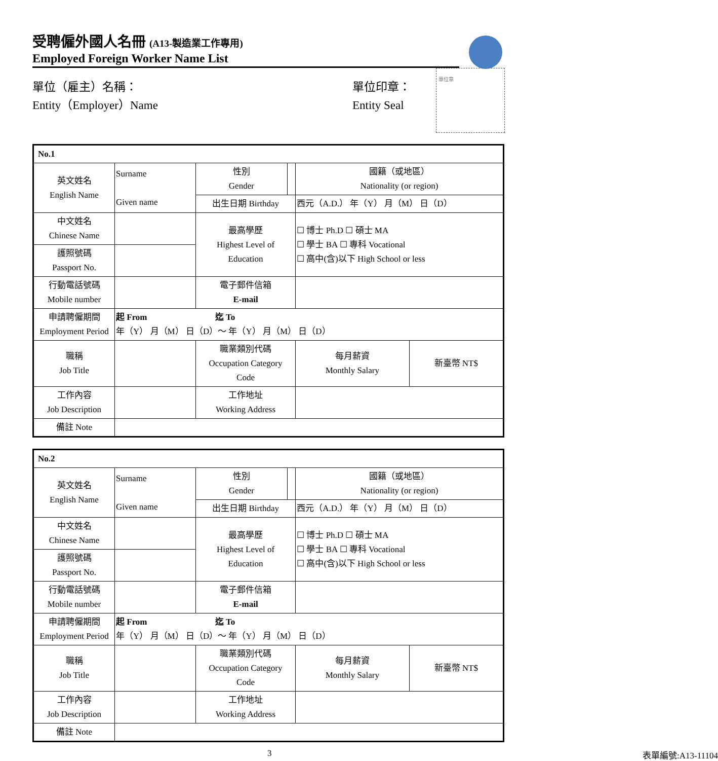受聘僱外國人名冊 (A13-製造業工作專用)
Employed Foreign Worker Name List
單位（雇主）名稱：
Entity（Employer）Name
單位印章：
Entity Seal
單位章
| No.1 | | | | | |
| 英文姓名 English Name | Surname Given name | 性別 Gender | | 國籍（或地區） Nationality (or region) | |
| | | 出生日期 Birthday | | 西元（A.D.） 年（Y） 月（M） 日（D） | |
| 中文姓名 Chinese Name | | 最高學歷 Highest Level of Education | | ☐ 博士 Ph.D ☐ 碩士 MA ☐ 學士 BA ☐ 專科 Vocational ☐ 高中(含)以下 High School or less | |
| 護照號碼 Passport No. | | | | | |
| 行動電話號碼 Mobile number | | 電子郵件信箱 E-mail | | | |
| 申請聘僱期間 Employment Period | 起 From 迄 To 年（Y） 月（M） 日（D）～ 年（Y） 月（M） 日（D） | | | | |
| 職稱 Job Title | | 職業類別代碼 Occupation Category Code | | 每月薪資 Monthly Salary | 新臺幣 NT$ |
| 工作內容 Job Description | | 工作地址 Working Address | | | |
| 備註 Note | | | | | |
| No.2 | | | | | |
| 英文姓名 English Name | Surname Given name | 性別 Gender | | 國籍（或地區） Nationality (or region) | |
| | | 出生日期 Birthday | | 西元（A.D.） 年（Y） 月（M） 日（D） | |
| 中文姓名 Chinese Name | | 最高學歷 Highest Level of Education | | ☐ 博士 Ph.D ☐ 碩士 MA ☐ 學士 BA ☐ 專科 Vocational ☐ 高中(含)以下 High School or less | |
| 護照號碼 Passport No. | | | | | |
| 行動電話號碼 Mobile number | | 電子郵件信箱 E-mail | | | |
| 申請聘僱期間 Employment Period | 起 From 迄 To 年（Y） 月（M） 日（D）～ 年（Y） 月（M） 日（D） | | | | |
| 職稱 Job Title | | 職業類別代碼 Occupation Category Code | | 每月薪資 Monthly Salary | 新臺幣 NT$ |
| 工作內容 Job Description | | 工作地址 Working Address | | | |
| 備註 Note | | | | | |
3 表單編號:A13-11104